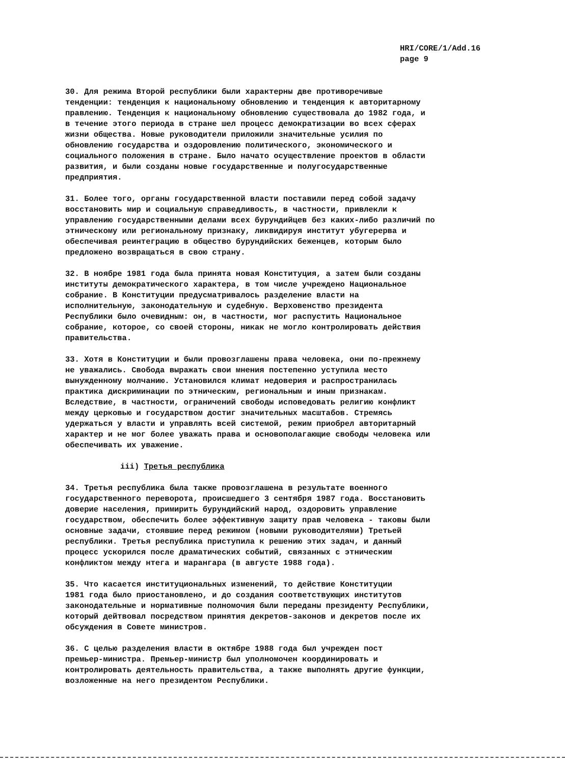HRI/CORE/1/Add.16
page 9
30. Для режима Второй республики были характерны две противоречивые тенденции: тенденция к национальному обновлению и тенденция к авторитарному правлению. Тенденция к национальному обновлению существовала до 1982 года, и в течение этого периода в стране шел процесс демократизации во всех сферах жизни общества. Новые руководители приложили значительные усилия по обновлению государства и оздоровлению политического, экономического и социального положения в стране. Было начато осуществление проектов в области развития, и были созданы новые государственные и полугосударственные предприятия.
31. Более того, органы государственной власти поставили перед собой задачу восстановить мир и социальную справедливость, в частности, привлекли к управлению государственными делами всех бурундийцев без каких-либо различий по этническому или региональному признаку, ликвидируя институт убугерерва и обеспечивая реинтеграцию в общество бурундийских беженцев, которым было предложено возвращаться в свою страну.
32. В ноябре 1981 года была принята новая Конституция, а затем были созданы институты демократического характера, в том числе учреждено Национальное собрание. В Конституции предусматривалось разделение власти на исполнительную, законодательную и судебную. Верховенство президента Республики было очевидным: он, в частности, мог распустить Национальное собрание, которое, со своей стороны, никак не могло контролировать действия правительства.
33. Хотя в Конституции и были провозглашены права человека, они по-прежнему не уважались. Свобода выражать свои мнения постепенно уступила место вынужденному молчанию. Установился климат недоверия и распространилась практика дискриминации по этническим, региональным и иным признакам. Вследствие, в частности, ограничений свободы исповедовать религию конфликт между церковью и государством достиг значительных масштабов. Стремясь удержаться у власти и управлять всей системой, режим приобрел авторитарный характер и не мог более уважать права и основополагающие свободы человека или обеспечивать их уважение.
iii) Третья республика
34. Третья республика была также провозглашена в результате военного государственного переворота, происшедшего 3 сентября 1987 года. Восстановить доверие населения, примирить бурундийский народ, оздоровить управление государством, обеспечить более эффективную защиту прав человека - таковы были основные задачи, стоявшие перед режимом (новыми руководителями) Третьей республики. Третья республика приступила к решению этих задач, и данный процесс ускорился после драматических событий, связанных с этническим конфликтом между нтега и марангара (в августе 1988 года).
35. Что касается институциональных изменений, то действие Конституции 1981 года было приостановлено, и до создания соответствующих институтов законодательные и нормативные полномочия были переданы президенту Республики, который дейтвовал посредством принятия декретов-законов и декретов после их обсуждения в Совете министров.
36. С целью разделения власти в октябре 1988 года был учрежден пост премьер-министра. Премьер-министр был уполномочен координировать и контролировать деятельность правительства, а также выполнять другие функции, возложенные на него президентом Республики.